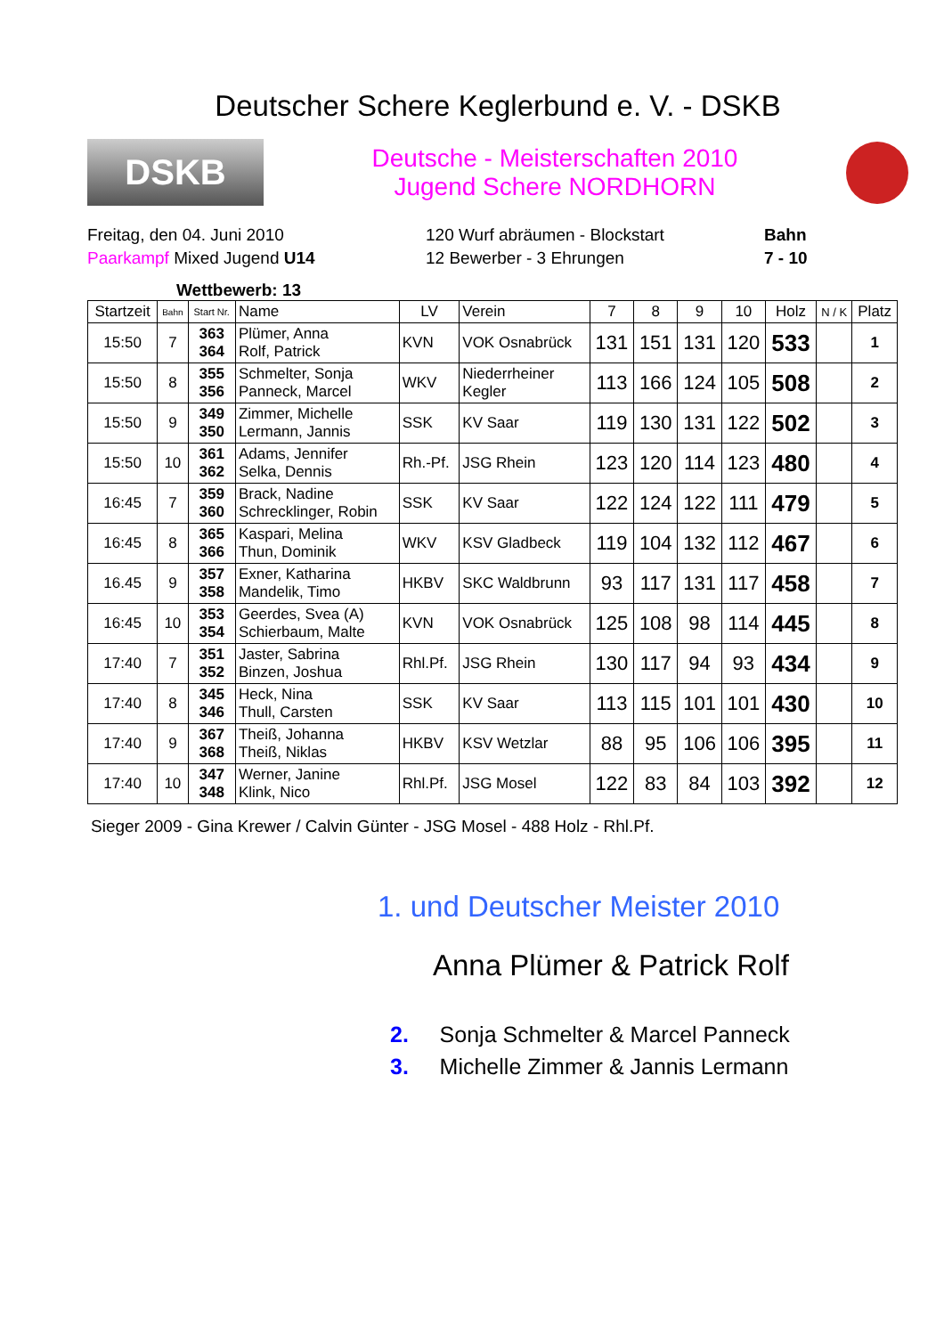Deutscher Schere Keglerbund e. V. - DSKB
DSKB
Deutsche - Meisterschaften 2010
Jugend Schere NORDHORN
Freitag, den 04. Juni 2010
Paarkampf Mixed Jugend U14
120 Wurf abräumen - Blockstart
12 Bewerber - 3 Ehrungen
Bahn
7 - 10
Wettbewerb: 13
| Startzeit | Bahn | Start Nr. | Name | LV | Verein | 7 | 8 | 9 | 10 | Holz | N / K | Platz |
| --- | --- | --- | --- | --- | --- | --- | --- | --- | --- | --- | --- | --- |
| 15:50 | 7 | 363 364 | Plümer, Anna Rolf, Patrick | KVN | VOK Osnabrück | 131 | 151 | 131 | 120 | 533 | | 1 |
| 15:50 | 8 | 355 356 | Schmelter, Sonja Panneck, Marcel | WKV | Niederrheiner Kegler | 113 | 166 | 124 | 105 | 508 | | 2 |
| 15:50 | 9 | 349 350 | Zimmer, Michelle Lermann, Jannis | SSK | KV Saar | 119 | 130 | 131 | 122 | 502 | | 3 |
| 15:50 | 10 | 361 362 | Adams, Jennifer Selka, Dennis | Rh.-Pf. | JSG Rhein | 123 | 120 | 114 | 123 | 480 | | 4 |
| 16:45 | 7 | 359 360 | Brack, Nadine Schrecklinger, Robin | SSK | KV Saar | 122 | 124 | 122 | 111 | 479 | | 5 |
| 16:45 | 8 | 365 366 | Kaspari, Melina Thun, Dominik | WKV | KSV Gladbeck | 119 | 104 | 132 | 112 | 467 | | 6 |
| 16.45 | 9 | 357 358 | Exner, Katharina Mandelik, Timo | HKBV | SKC Waldbrunn | 93 | 117 | 131 | 117 | 458 | | 7 |
| 16:45 | 10 | 353 354 | Geerdes, Svea (A) Schierbaum, Malte | KVN | VOK Osnabrück | 125 | 108 | 98 | 114 | 445 | | 8 |
| 17:40 | 7 | 351 352 | Jaster, Sabrina Binzen, Joshua | Rhl.Pf. | JSG Rhein | 130 | 117 | 94 | 93 | 434 | | 9 |
| 17:40 | 8 | 345 346 | Heck, Nina Thull, Carsten | SSK | KV Saar | 113 | 115 | 101 | 101 | 430 | | 10 |
| 17:40 | 9 | 367 368 | Theiß, Johanna Theiß, Niklas | HKBV | KSV Wetzlar | 88 | 95 | 106 | 106 | 395 | | 11 |
| 17:40 | 10 | 347 348 | Werner, Janine Klink, Nico | Rhl.Pf. | JSG Mosel | 122 | 83 | 84 | 103 | 392 | | 12 |
Sieger 2009 - Gina Krewer / Calvin Günter - JSG Mosel - 488 Holz - Rhl.Pf.
1. und Deutscher Meister 2010
Anna Plümer & Patrick Rolf
2. Sonja Schmelter & Marcel Panneck
3. Michelle Zimmer & Jannis Lermann